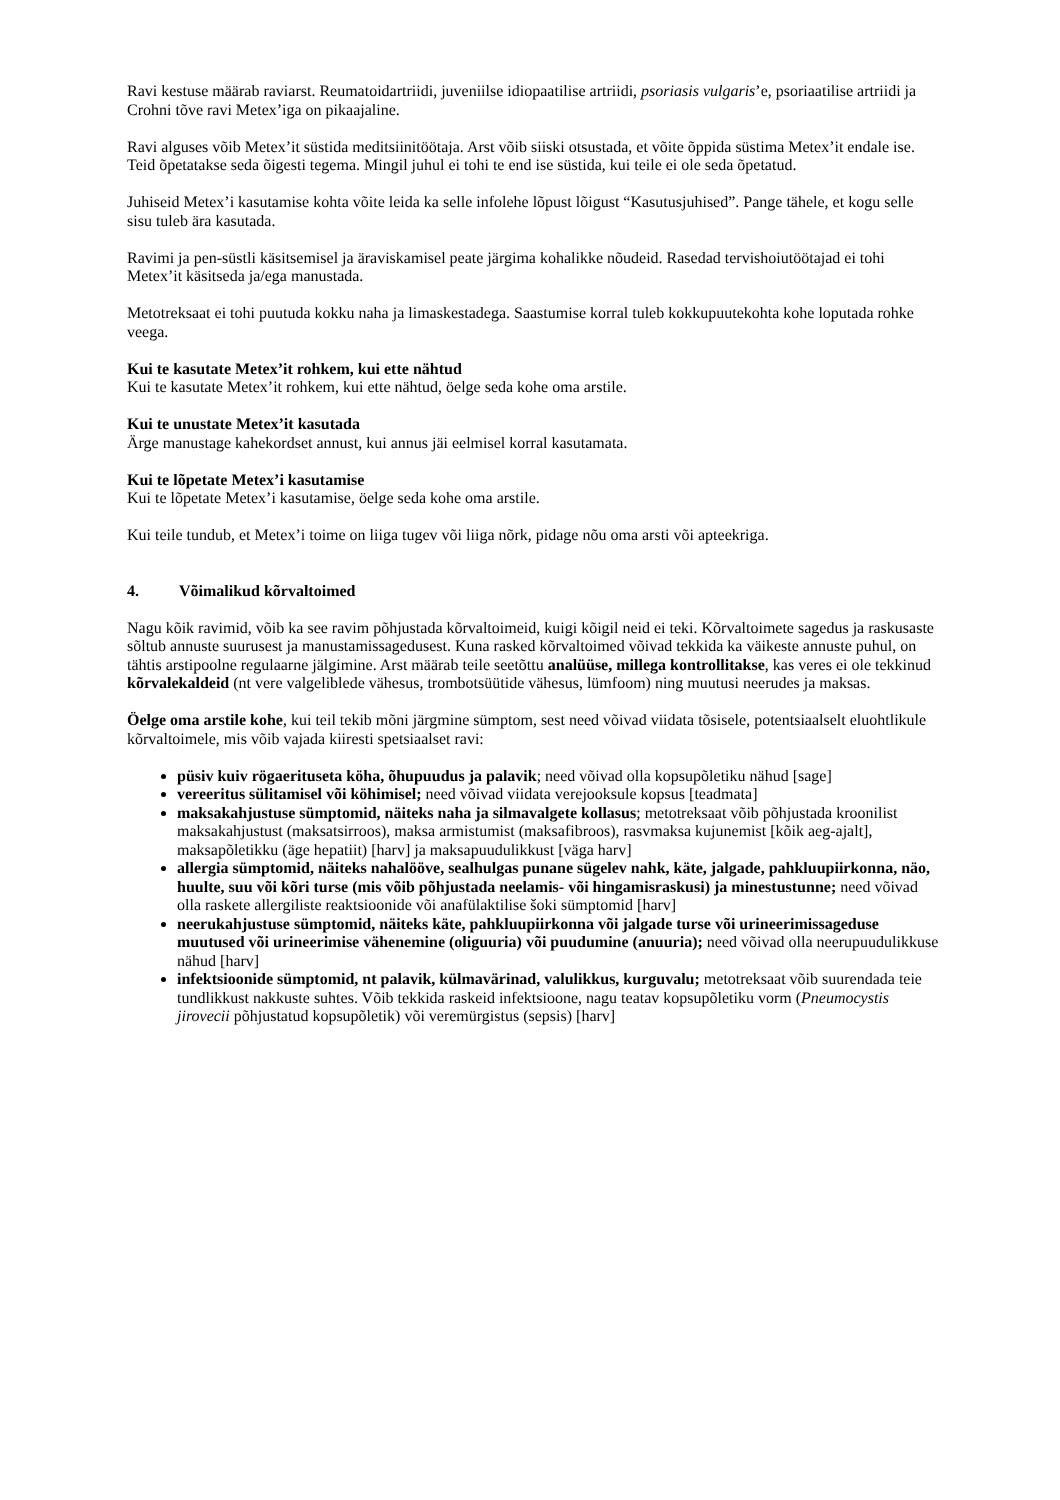Ravi kestuse määrab raviarst. Reumatoidartriidi, juveniilse idiopaatilise artriidi, psoriasis vulgaris’e, psoriaatilise artriidi ja Crohni tõve ravi Metex’iga on pikaajaline.
Ravi alguses võib Metex’it süstida meditsiinitöötaja. Arst võib siiski otsustada, et võite õppida süstima Metex’it endale ise. Teid õpetatakse seda õigesti tegema. Mingil juhul ei tohi te end ise süstida, kui teile ei ole seda õpetatud.
Juhiseid Metex’i kasutamise kohta võite leida ka selle infolehe lõpust lõigust “Kasutusjuhised”. Pange tähele, et kogu selle sisu tuleb ära kasutada.
Ravimi ja pen-süstli käsitsemisel ja äraviskamisel peate järgima kohalikke nõudeid. Rasedad tervishoiutöötajad ei tohi Metex’it käsitseda ja/ega manustada.
Metotreksaat ei tohi puutuda kokku naha ja limaskestadega. Saastumise korral tuleb kokkupuutekohta kohe loputada rohke veega.
Kui te kasutate Metex’it rohkem, kui ette nähtud
Kui te kasutate Metex’it rohkem, kui ette nähtud, öelge seda kohe oma arstile.
Kui te unustate Metex’it kasutada
Ärge manustage kahekordset annust, kui annus jäi eelmisel korral kasutamata.
Kui te lõpetate Metex’i kasutamise
Kui te lõpetate Metex’i kasutamise, öelge seda kohe oma arstile.
Kui teile tundub, et Metex’i toime on liiga tugev või liiga nõrk, pidage nõu oma arsti või apteekriga.
4. Võimalikud kõrvaltoimed
Nagu kõik ravimid, võib ka see ravim põhjustada kõrvaltoimeid, kuigi kõigil neid ei teki. Kõrvaltoimete sagedus ja raskusaste sõltub annuste suurusest ja manustamissagedusest. Kuna rasked kõrvaltoimed võivad tekkida ka väikeste annuste puhul, on tähtis arstipoolne regulaarne jälgimine. Arst määrab teile seetõttu analüüse, millega kontrollitakse, kas veres ei ole tekkinud kõrvalekaldeid (nt vere valgeliblede vähesus, trombotsüütide vähesus, lümfoom) ning muutusi neerudes ja maksas.
Öelge oma arstile kohe, kui teil tekib mõni järgmine sümptom, sest need võivad viidata tõsisele, potentsiaalselt eluohtlikule kõrvaltoimele, mis võib vajada kiiresti spetsiaalset ravi:
püsiv kuiv rögaerituseta köha, õhupuudus ja palavik; need võivad olla kopsupõletiku nähud [sage]
vereeritus sülitamisel või köhimisel; need võivad viidata verejooksule kopsus [teadmata]
maksakahjustuse sümptomid, näiteks naha ja silmavalgete kollasus; metotreksaat võib põhjustada kroonilist maksakahjustust (maksatsirroos), maksa armistumist (maksafibroos), rasvmaksa kujunemist [kõik aeg-ajalt], maksapõletikku (äge hepatiit) [harv] ja maksapuudulikkust [väga harv]
allergia sümptomid, näiteks nahalööve, sealhulgas punane sügelev nahk, käte, jalgade, pahkluupiirkonna, näo, huulte, suu või kõri turse (mis võib põhjustada neelamis- või hingamisraskusi) ja minestustunne; need võivad olla raskete allergiliste reaktsioonide või anafülaktilise šoki sümptomid [harv]
neerukahjustuse sümptomid, näiteks käte, pahkluupiirkonna või jalgade turse või urineerimissageduse muutused või urineerimise vähenemine (oliguuria) või puudumine (anuuria); need võivad olla neerupuudulikkuse nähud [harv]
infektsioonide sümptomid, nt palavik, külmavärinad, valulikkus, kurguvalu; metotreksaat võib suurendada teie tundlikkust nakkuste suhtes. Võib tekkida raskeid infektsioone, nagu teatav kopsupõletiku vorm (Pneumocystis jirovecii põhjustatud kopsupõletik) või veremürgistus (sepsis) [harv]